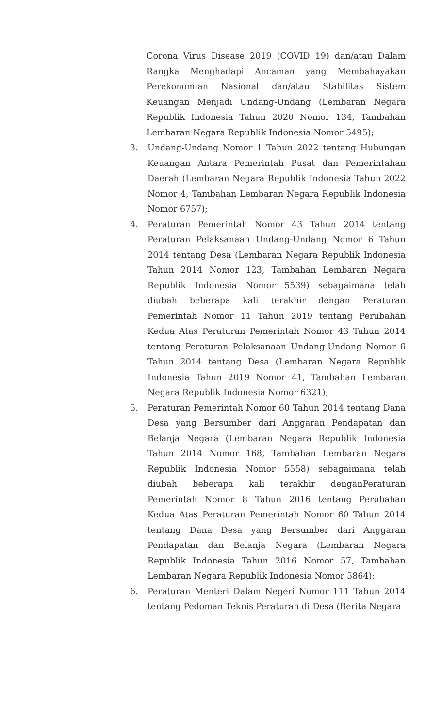Corona Virus Disease 2019 (COVID 19) dan/atau Dalam Rangka Menghadapi Ancaman yang Membahayakan Perekonomian Nasional dan/atau Stabilitas Sistem Keuangan Menjadi Undang-Undang (Lembaran Negara Republik Indonesia Tahun 2020 Nomor 134, Tambahan Lembaran Negara Republik Indonesia Nomor 5495);
3. Undang-Undang Nomor 1 Tahun 2022 tentang Hubungan Keuangan Antara Pemerintah Pusat dan Pemerintahan Daerah (Lembaran Negara Republik Indonesia Tahun 2022 Nomor 4, Tambahan Lembaran Negara Republik Indonesia Nomor 6757);
4. Peraturan Pemerintah Nomor 43 Tahun 2014 tentang Peraturan Pelaksanaan Undang-Undang Nomor 6 Tahun 2014 tentang Desa (Lembaran Negara Republik Indonesia Tahun 2014 Nomor 123, Tambahan Lembaran Negara Republik Indonesia Nomor 5539) sebagaimana telah diubah beberapa kali terakhir dengan Peraturan Pemerintah Nomor 11 Tahun 2019 tentang Perubahan Kedua Atas Peraturan Pemerintah Nomor 43 Tahun 2014 tentang Peraturan Pelaksanaan Undang-Undang Nomor 6 Tahun 2014 tentang Desa (Lembaran Negara Republik Indonesia Tahun 2019 Nomor 41, Tambahan Lembaran Negara Republik Indonesia Nomor 6321);
5. Peraturan Pemerintah Nomor 60 Tahun 2014 tentang Dana Desa yang Bersumber dari Anggaran Pendapatan dan Belanja Negara (Lembaran Negara Republik Indonesia Tahun 2014 Nomor 168, Tambahan Lembaran Negara Republik Indonesia Nomor 5558) sebagaimana telah diubah beberapa kali terakhir denganPeraturan Pemerintah Nomor 8 Tahun 2016 tentang Perubahan Kedua Atas Peraturan Pemerintah Nomor 60 Tahun 2014 tentang Dana Desa yang Bersumber dari Anggaran Pendapatan dan Belanja Negara (Lembaran Negara Republik Indonesia Tahun 2016 Nomor 57, Tambahan Lembaran Negara Republik Indonesia Nomor 5864);
6. Peraturan Menteri Dalam Negeri Nomor 111 Tahun 2014 tentang Pedoman Teknis Peraturan di Desa (Berita Negara